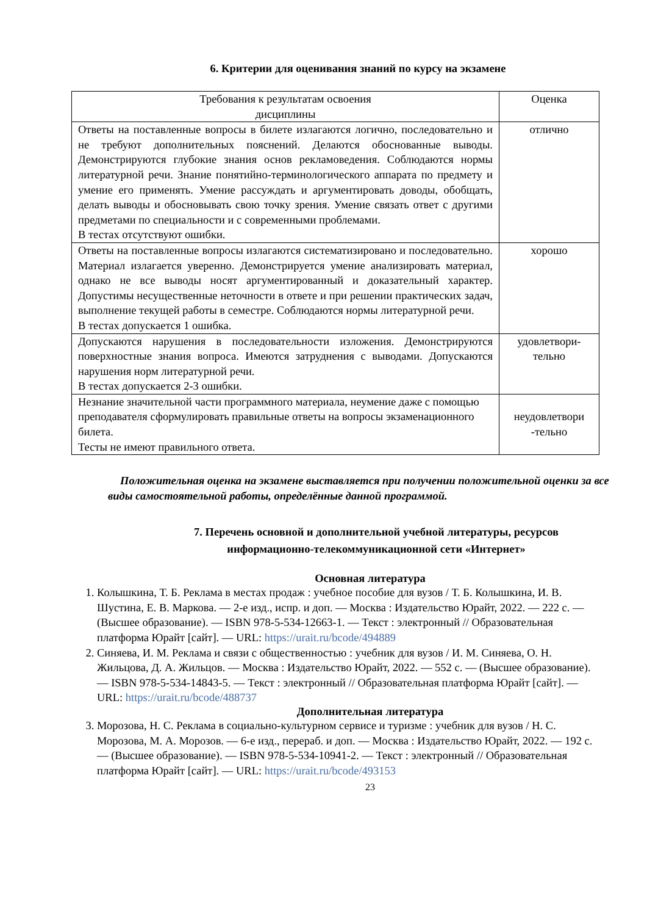6. Критерии для оценивания знаний по курсу на экзамене
| Требования к результатам освоения дисциплины | Оценка |
| --- | --- |
| Ответы на поставленные вопросы в билете излагаются логично, последовательно и не требуют дополнительных пояснений. Делаются обоснованные выводы. Демонстрируются глубокие знания основ рекламоведения. Соблюдаются нормы литературной речи. Знание понятийно-терминологического аппарата по предмету и умение его применять. Умение рассуждать и аргументировать доводы, обобщать, делать выводы и обосновывать свою точку зрения. Умение связать ответ с другими предметами по специальности и с современными проблемами. В тестах отсутствуют ошибки. | отлично |
| Ответы на поставленные вопросы излагаются систематизировано и последовательно. Материал излагается уверенно. Демонстрируется умение анализировать материал, однако не все выводы носят аргументированный и доказательный характер. Допустимы несущественные неточности в ответе и при решении практических задач, выполнение текущей работы в семестре. Соблюдаются нормы литературной речи. В тестах допускается 1 ошибка. | хорошо |
| Допускаются нарушения в последовательности изложения. Демонстрируются поверхностные знания вопроса. Имеются затруднения с выводами. Допускаются нарушения норм литературной речи. В тестах допускается 2-3 ошибки. | удовлетвори- тельно |
| Незнание значительной части программного материала, неумение даже с помощью преподавателя сформулировать правильные ответы на вопросы экзаменационного билета. Тесты не имеют правильного ответа. | неудовлетвори -тельно |
Положительная оценка на экзамене выставляется при получении положительной оценки за все виды самостоятельной работы, определённые данной программой.
7. Перечень основной и дополнительной учебной литературы, ресурсов информационно-телекоммуникационной сети «Интернет»
Основная литература
1. Колышкина, Т. Б. Реклама в местах продаж : учебное пособие для вузов / Т. Б. Колышкина, И. В. Шустина, Е. В. Маркова. — 2-е изд., испр. и доп. — Москва : Издательство Юрайт, 2022. — 222 с. — (Высшее образование). — ISBN 978-5-534-12663-1. — Текст : электронный // Образовательная платформа Юрайт [сайт]. — URL: https://urait.ru/bcode/494889
2. Синяева, И. М. Реклама и связи с общественностью : учебник для вузов / И. М. Синяева, О. Н. Жильцова, Д. А. Жильцов. — Москва : Издательство Юрайт, 2022. — 552 с. — (Высшее образование). — ISBN 978-5-534-14843-5. — Текст : электронный // Образовательная платформа Юрайт [сайт]. — URL: https://urait.ru/bcode/488737
Дополнительная литература
3. Морозова, Н. С. Реклама в социально-культурном сервисе и туризме : учебник для вузов / Н. С. Морозова, М. А. Морозов. — 6-е изд., перераб. и доп. — Москва : Издательство Юрайт, 2022. — 192 с. — (Высшее образование). — ISBN 978-5-534-10941-2. — Текст : электронный // Образовательная платформа Юрайт [сайт]. — URL: https://urait.ru/bcode/493153
23